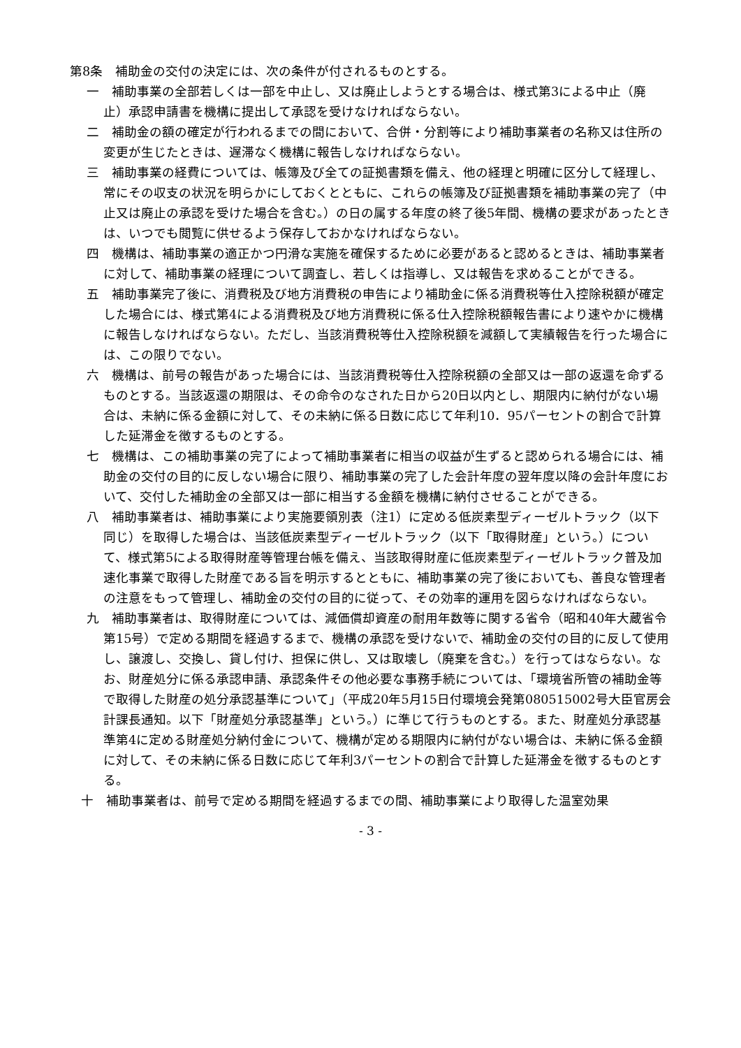第8条　補助金の交付の決定には、次の条件が付されるものとする。
一　補助事業の全部若しくは一部を中止し、又は廃止しようとする場合は、様式第3による中止（廃止）承認申請書を機構に提出して承認を受けなければならない。
二　補助金の額の確定が行われるまでの間において、合併・分割等により補助事業者の名称又は住所の変更が生じたときは、遅滞なく機構に報告しなければならない。
三　補助事業の経費については、帳簿及び全ての証拠書類を備え、他の経理と明確に区分して経理し、常にその収支の状況を明らかにしておくとともに、これらの帳簿及び証拠書類を補助事業の完了（中止又は廃止の承認を受けた場合を含む。）の日の属する年度の終了後5年間、機構の要求があったときは、いつでも閲覧に供せるよう保存しておかなければならない。
四　機構は、補助事業の適正かつ円滑な実施を確保するために必要があると認めるときは、補助事業者に対して、補助事業の経理について調査し、若しくは指導し、又は報告を求めることができる。
五　補助事業完了後に、消費税及び地方消費税の申告により補助金に係る消費税等仕入控除税額が確定した場合には、様式第4による消費税及び地方消費税に係る仕入控除税額報告書により速やかに機構に報告しなければならない。ただし、当該消費税等仕入控除税額を減額して実績報告を行った場合には、この限りでない。
六　機構は、前号の報告があった場合には、当該消費税等仕入控除税額の全部又は一部の返還を命ずるものとする。当該返還の期限は、その命令のなされた日から20日以内とし、期限内に納付がない場合は、未納に係る金額に対して、その未納に係る日数に応じて年利10．95パーセントの割合で計算した延滞金を徴するものとする。
七　機構は、この補助事業の完了によって補助事業者に相当の収益が生ずると認められる場合には、補助金の交付の目的に反しない場合に限り、補助事業の完了した会計年度の翌年度以降の会計年度において、交付した補助金の全部又は一部に相当する金額を機構に納付させることができる。
八　補助事業者は、補助事業により実施要領別表（注1）に定める低炭素型ディーゼルトラック（以下同じ）を取得した場合は、当該低炭素型ディーゼルトラック（以下「取得財産」という。）について、様式第5による取得財産等管理台帳を備え、当該取得財産に低炭素型ディーゼルトラック普及加速化事業で取得した財産である旨を明示するとともに、補助事業の完了後においても、善良な管理者の注意をもって管理し、補助金の交付の目的に従って、その効率的運用を図らなければならない。
九　補助事業者は、取得財産については、減価償却資産の耐用年数等に関する省令（昭和40年大蔵省令第15号）で定める期間を経過するまで、機構の承認を受けないで、補助金の交付の目的に反して使用し、譲渡し、交換し、貸し付け、担保に供し、又は取壊し（廃棄を含む。）を行ってはならない。なお、財産処分に係る承認申請、承認条件その他必要な事務手続については、「環境省所管の補助金等で取得した財産の処分承認基準について」（平成20年5月15日付環境会発第080515002号大臣官房会計課長通知。以下「財産処分承認基準」という。）に準じて行うものとする。また、財産処分承認基準第4に定める財産処分納付金について、機構が定める期限内に納付がない場合は、未納に係る金額に対して、その未納に係る日数に応じて年利3パーセントの割合で計算した延滞金を徴するものとする。
十　補助事業者は、前号で定める期間を経過するまでの間、補助事業により取得した温室効果
- 3 -